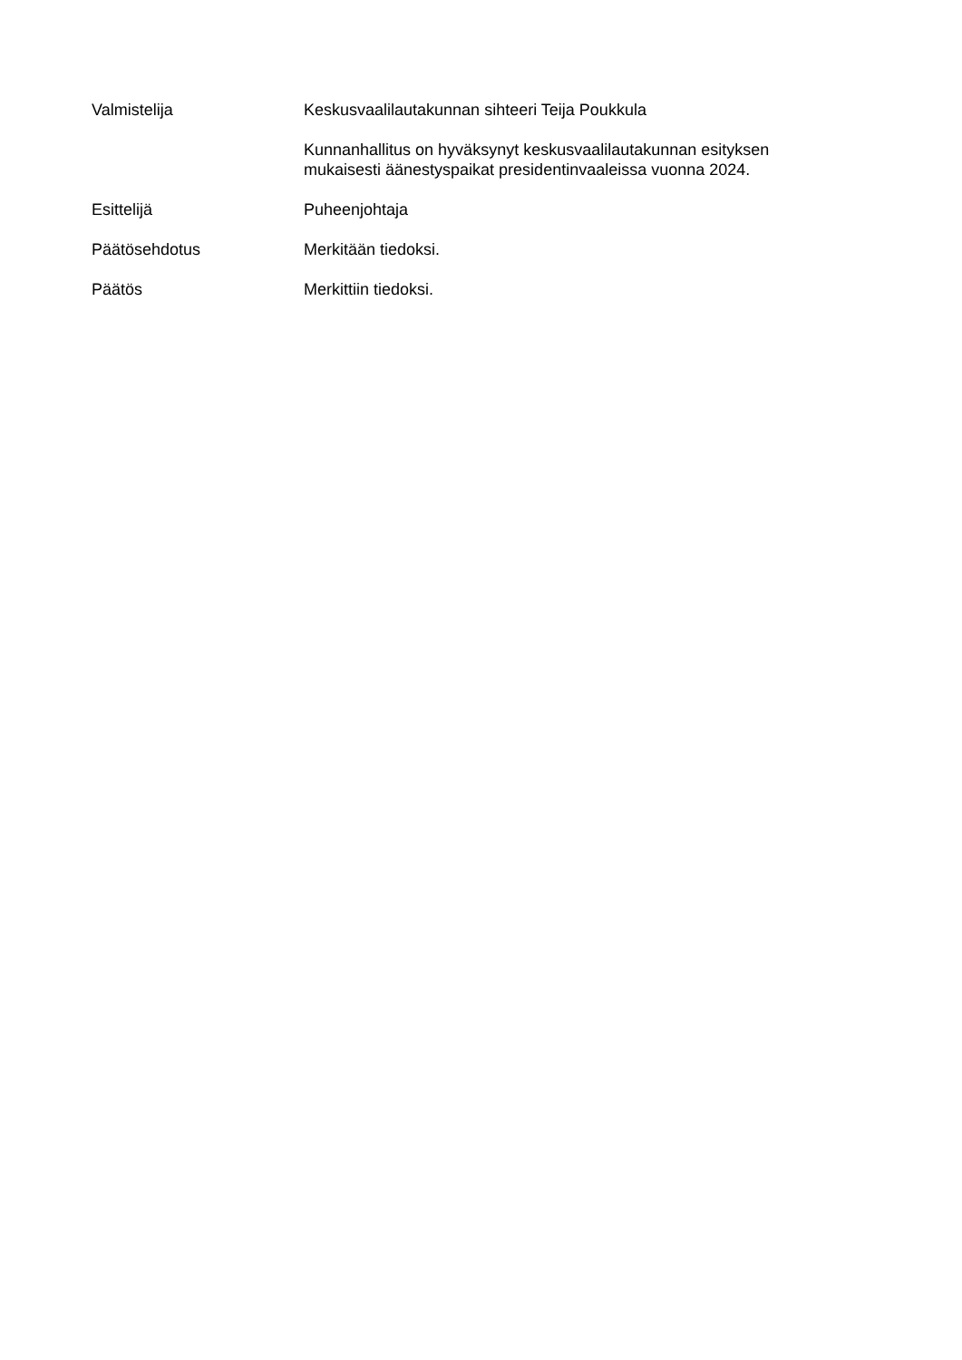Valmistelija Keskusvaalilautakunnan sihteeri Teija Poukkula
Kunnanhallitus on hyväksynyt keskusvaalilautakunnan esityksen mukaisesti äänestyspaikat presidentinvaaleissa vuonna 2024.
Esittelijä Puheenjohtaja
Päätösehdotus Merkitään tiedoksi.
Päätös Merkittiin tiedoksi.